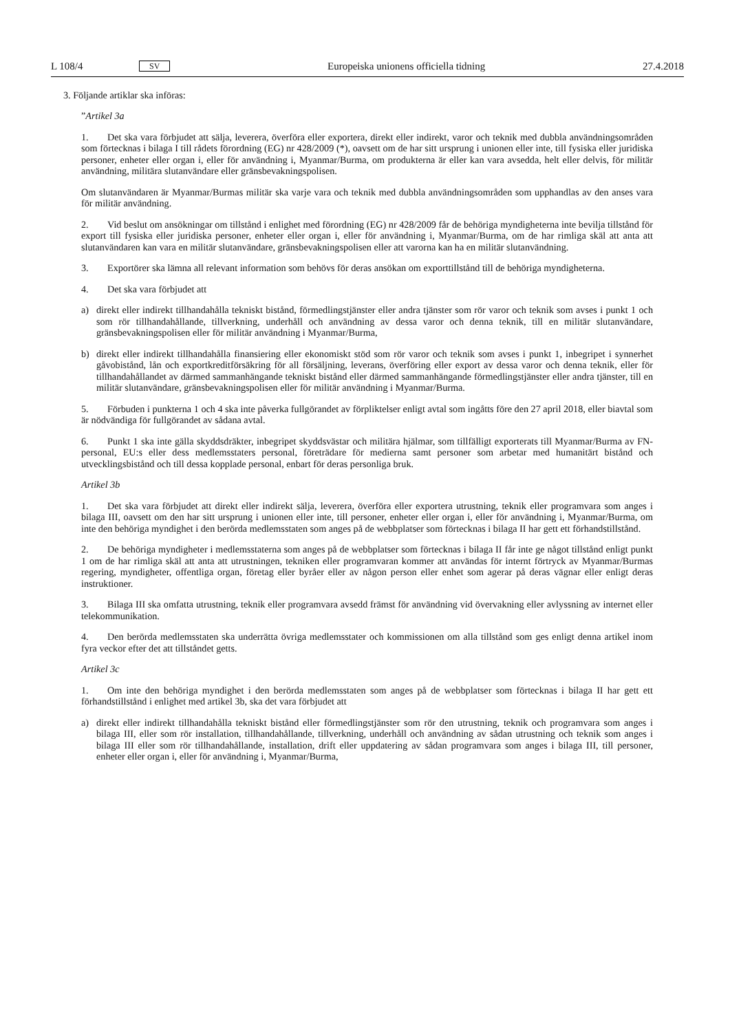L 108/4 SV Europeiska unionens officiella tidning 27.4.2018
3. Följande artiklar ska införas:
”Artikel 3a
1. Det ska vara förbjudet att sälja, leverera, överföra eller exportera, direkt eller indirekt, varor och teknik med dubbla användningsområden som förtecknas i bilaga I till rådets förordning (EG) nr 428/2009 (*), oavsett om de har sitt ursprung i unionen eller inte, till fysiska eller juridiska personer, enheter eller organ i, eller för användning i, Myanmar/Burma, om produkterna är eller kan vara avsedda, helt eller delvis, för militär användning, militära slutanvändare eller gränsbevakningspolisen.
Om slutanvändaren är Myanmar/Burmas militär ska varje vara och teknik med dubbla användningsområden som upphandlas av den anses vara för militär användning.
2. Vid beslut om ansökningar om tillstånd i enlighet med förordning (EG) nr 428/2009 får de behöriga myndigheterna inte bevilja tillstånd för export till fysiska eller juridiska personer, enheter eller organ i, eller för användning i, Myanmar/Burma, om de har rimliga skäl att anta att slutanvändaren kan vara en militär slutanvändare, gränsbevakningspolisen eller att varorna kan ha en militär slutanvändning.
3. Exportörer ska lämna all relevant information som behövs för deras ansökan om exporttillstånd till de behöriga myndigheterna.
4. Det ska vara förbjudet att
a) direkt eller indirekt tillhandahålla tekniskt bistånd, förmedlingstjänster eller andra tjänster som rör varor och teknik som avses i punkt 1 och som rör tillhandahållande, tillverkning, underhåll och användning av dessa varor och denna teknik, till en militär slutanvändare, gränsbevakningspolisen eller för militär användning i Myanmar/Burma,
b) direkt eller indirekt tillhandahålla finansiering eller ekonomiskt stöd som rör varor och teknik som avses i punkt 1, inbegripet i synnerhet gåvobistånd, lån och exportkreditförsäkring för all försäljning, leverans, överföring eller export av dessa varor och denna teknik, eller för tillhandahållandet av därmed sammanhängande tekniskt bistånd eller därmed sammanhängande förmedlingstjänster eller andra tjänster, till en militär slutanvändare, gränsbevakningspolisen eller för militär användning i Myanmar/Burma.
5. Förbuden i punkterna 1 och 4 ska inte påverka fullgörandet av förpliktelser enligt avtal som ingåtts före den 27 april 2018, eller biavtal som är nödvändiga för fullgörandet av sådana avtal.
6. Punkt 1 ska inte gälla skyddsdräkter, inbegripet skyddsvästar och militära hjälmar, som tillfälligt exporterats till Myanmar/Burma av FN-personal, EU:s eller dess medlemsstaters personal, företrädare för medierna samt personer som arbetar med humanitärt bistånd och utvecklingsbistånd och till dessa kopplade personal, enbart för deras personliga bruk.
Artikel 3b
1. Det ska vara förbjudet att direkt eller indirekt sälja, leverera, överföra eller exportera utrustning, teknik eller programvara som anges i bilaga III, oavsett om den har sitt ursprung i unionen eller inte, till personer, enheter eller organ i, eller för användning i, Myanmar/Burma, om inte den behöriga myndighet i den berörda medlemsstaten som anges på de webbplatser som förtecknas i bilaga II har gett ett förhandstillstånd.
2. De behöriga myndigheter i medlemsstaterna som anges på de webbplatser som förtecknas i bilaga II får inte ge något tillstånd enligt punkt 1 om de har rimliga skäl att anta att utrustningen, tekniken eller programvaran kommer att användas för internt förtryck av Myanmar/Burmas regering, myndigheter, offentliga organ, företag eller byråer eller av någon person eller enhet som agerar på deras vägnar eller enligt deras instruktioner.
3. Bilaga III ska omfatta utrustning, teknik eller programvara avsedd främst för användning vid övervakning eller avlyssning av internet eller telekommunikation.
4. Den berörda medlemsstaten ska underrätta övriga medlemsstater och kommissionen om alla tillstånd som ges enligt denna artikel inom fyra veckor efter det att tillståndet getts.
Artikel 3c
1. Om inte den behöriga myndighet i den berörda medlemsstaten som anges på de webbplatser som förtecknas i bilaga II har gett ett förhandstillstånd i enlighet med artikel 3b, ska det vara förbjudet att
a) direkt eller indirekt tillhandahålla tekniskt bistånd eller förmedlingstjänster som rör den utrustning, teknik och programvara som anges i bilaga III, eller som rör installation, tillhandahållande, tillverkning, underhåll och användning av sådan utrustning och teknik som anges i bilaga III eller som rör tillhandahållande, installation, drift eller uppdatering av sådan programvara som anges i bilaga III, till personer, enheter eller organ i, eller för användning i, Myanmar/Burma,